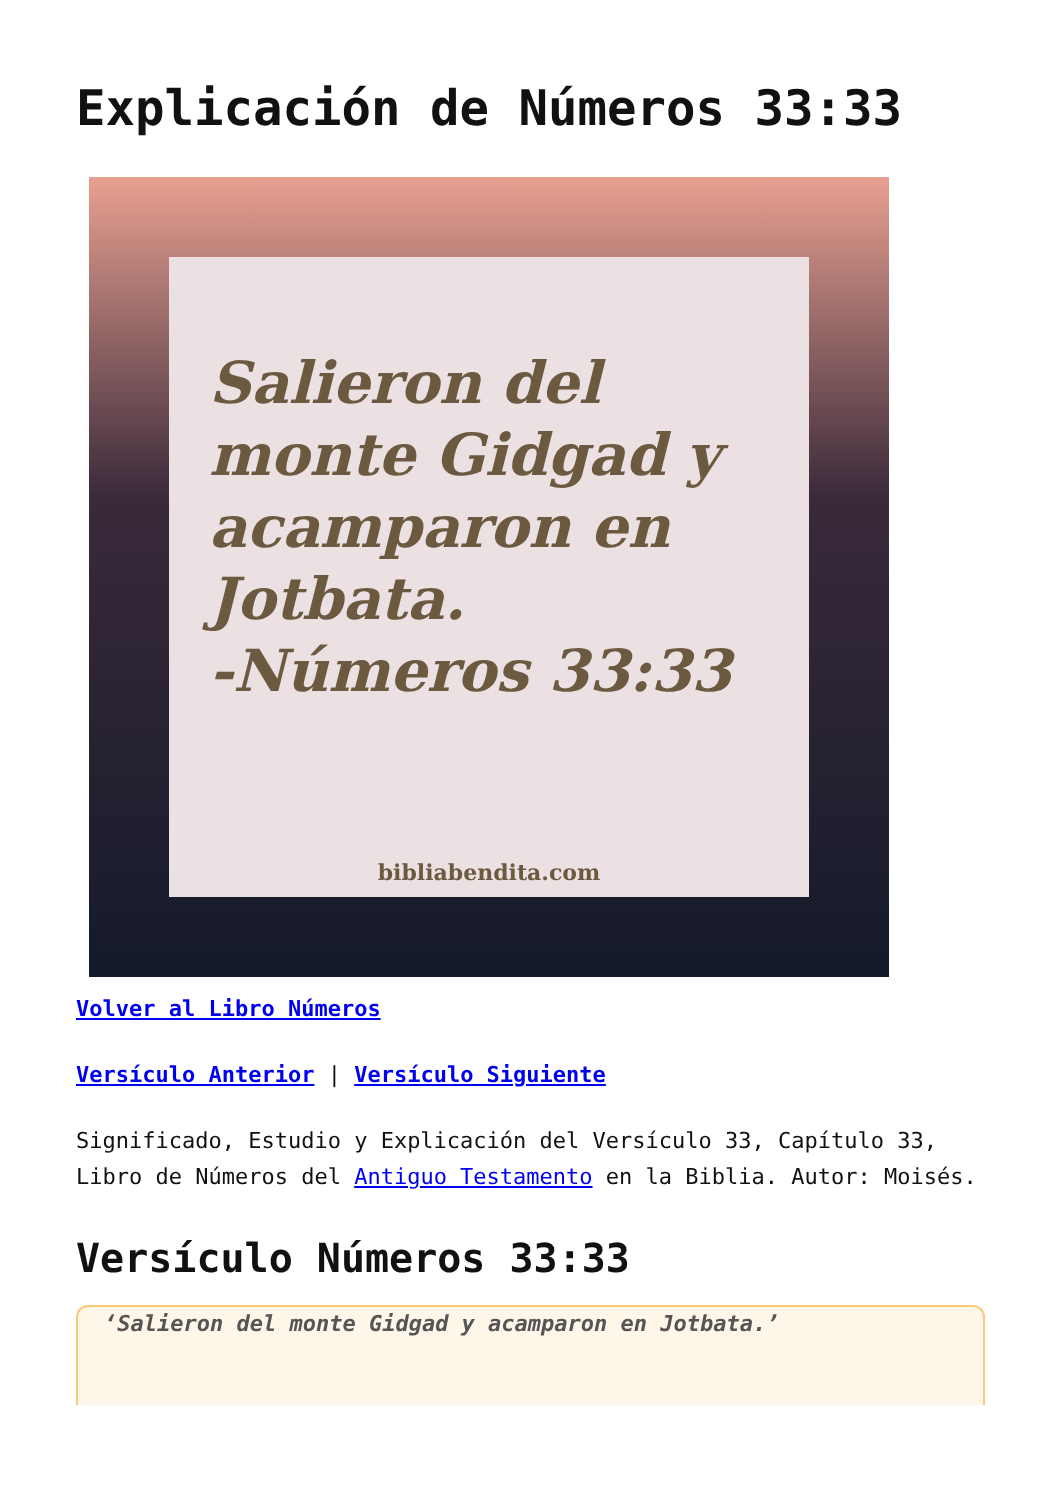Explicación de Números 33:33
Salieron del monte Gidgad y acamparon en Jotbata.
-Números 33:33
bibliabendita.com
Volver al Libro Números
Versículo Anterior | Versículo Siguiente
Significado, Estudio y Explicación del Versículo 33, Capítulo 33, Libro de Números del Antiguo Testamento en la Biblia. Autor: Moisés.
Versículo Números 33:33
‘Salieron del monte Gidgad y acamparon en Jotbata.’